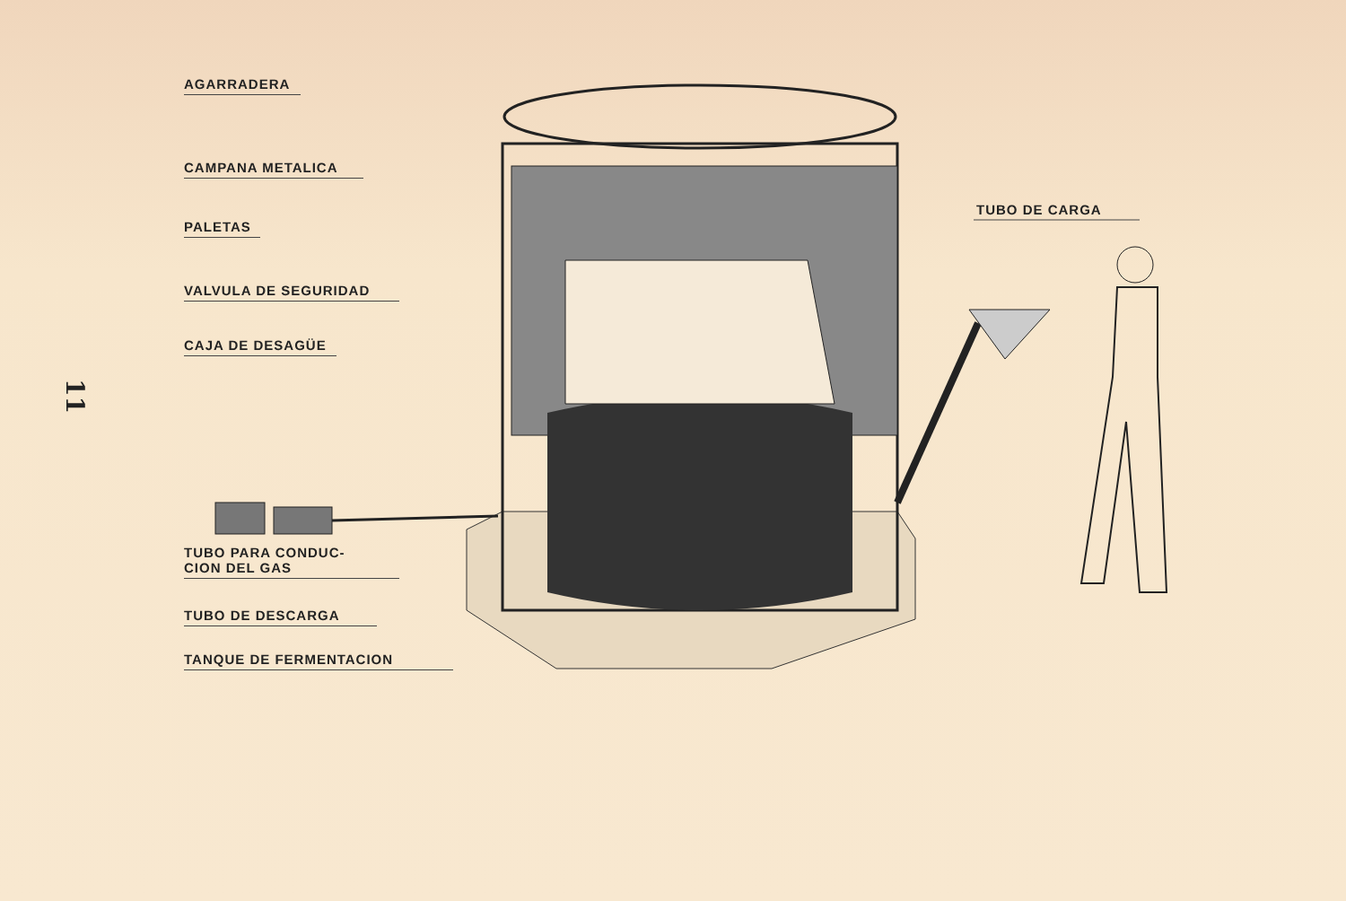11
AGARRADERA
CAMPANA METALICA
PALETAS
VALVULA DE SEGURIDAD
CAJA DE DESAGÜE
TUBO PARA CONDUC-
CION DEL GAS
TUBO DE DESCARGA
TANQUE DE FERMENTACION
TUBO DE CARGA